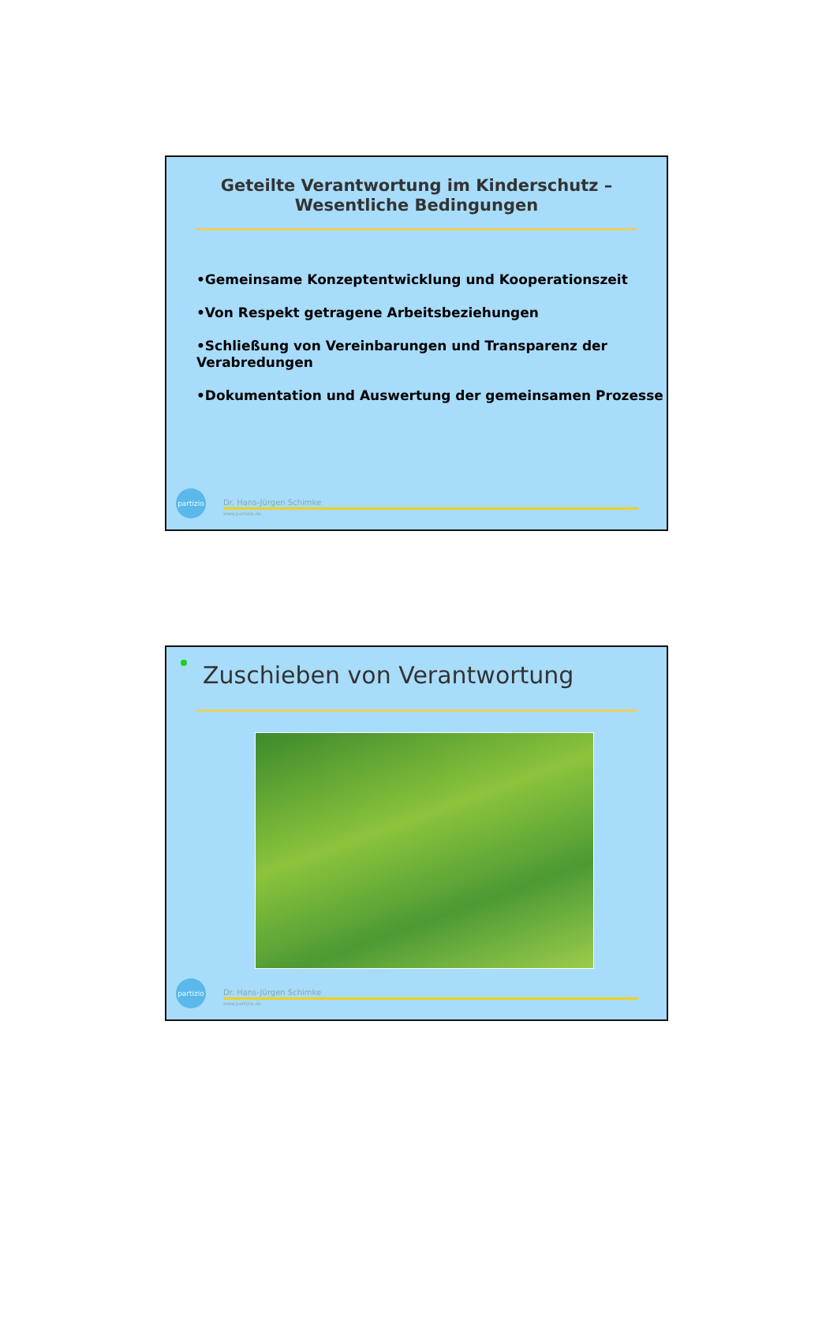Geteilte Verantwortung im Kinderschutz –
Wesentliche Bedingungen
•Gemeinsame Konzeptentwicklung und Kooperationszeit
•Von Respekt getragene Arbeitsbeziehungen
•Schließung von Vereinbarungen und Transparenz der Verabredungen
•Dokumentation und Auswertung der gemeinsamen Prozesse
partizio
Dr. Hans-Jürgen Schimke
www.partizio.de
Zuschieben von Verantwortung
partizio
Dr. Hans-Jürgen Schimke
www.partizio.de